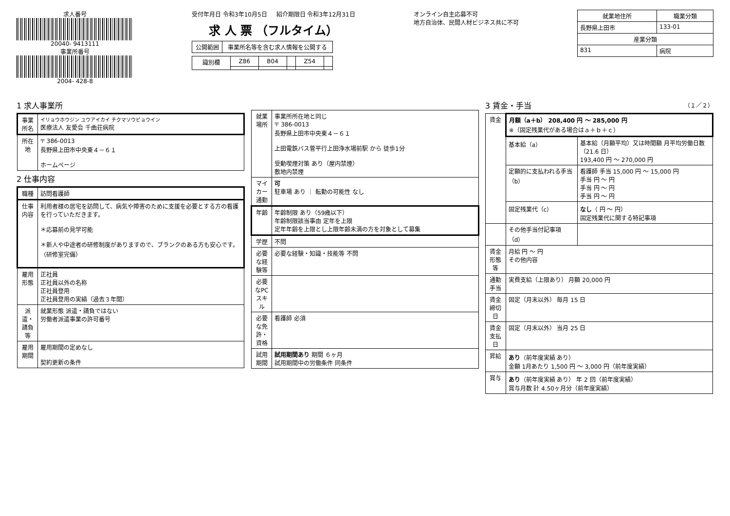求人番号
20040- 9413111
事業所番号
2004- 428-8
受付年月日 令和3年10月5日 紹介期限日 令和3年12月31日
求 人 票 （フルタイム）
| 公開範囲 | 事業所名等を含む求人情報を公開する |
| 識別欄 | Z86 | B04 | | Z54 | |
オンライン自主応募不可
地方自治体、民間人材ビジネス共に不可
| 就業地住所 | 職業分類 |
| --- | --- |
| 長野県上田市 | 133-01 |
| 産業分類 | |
| 831 | 病院 |
1 求人事業所
| 事業所名 | イリョウホウジン ユウアイカイ チクマソウビョウイン 医療法人 友愛会 千曲荘病院 |
| 所在地 | 〒 386-0013 長野県上田市中央東４－６１ ホームページ |
2 仕事内容
| 職種 | 訪問看護師 |
| 仕事内容 | 利用者様の居宅を訪問して、病気や障害のために支援を必要とする方の看護を行っていただきます。 ＊応募前の見学可能 ＊新人や中途者の研修制度がありますので、ブランクのある方も安心です。（研修室完備） |
| 雇用形態 | 正社員 正社員以外の名称 正社員登用 正社員登用の実績（過去３年間） |
| 派遣・請負等 | 就業形態 派遣・請負ではない 労働者派遣事業の許可番号 |
| 雇用期間 | 雇用期間の定めなし 契約更新の条件 |
| 就業場所 | 事業所所在地と同じ 〒 386-0013 長野県上田市中央東４－６１ 上田電鉄バス菅平行上田浄水場前駅 から 徒歩1分 受動喫煙対策 あり（屋内禁煙） 敷地内禁煙 |
| マイカー通勤 | 可 駐車場 あり ｜ 転勤の可能性 なし |
| 年齢 | 年齢制限 あり（59歳以下） 年齢制限該当事由 定年を上限 定年年齢を上限とし上限年齢未満の方を対象として募集 |
| 学歴 | 不問 |
| 必要な経験等 | 必要な経験・知識・技能等 不問 |
| 必要なPCスキル | |
| 必要な免許・資格 | 看護師 必須 |
| 試用期間 | 試用期間あり 期間 ６ヶ月 試用期間中の労働条件 同条件 |
3 賃金・手当 （１／２）
| 賃金 | 月額（a＋b） 208,400 円 ～ 285,000 円 ※（固定残業代がある場合はａ＋ｂ＋ｃ） | |
| | 基本給（a） | 基本給（月額平均）又は時間額 月平均労働日数（21.6 日） 193,400 円 ～ 270,000 円 |
| | 定額的に支払われる手当（b） | 看護師 手当 15,000 円 ～ 15,000 円 手当 円 ～ 円 手当 円 ～ 円 手当 円 ～ 円 |
| | 固定残業代（c） | なし （ 円 ～ 円） 固定残業代に関する特記事項 |
| | その他手当付記事項（d） | |
| 賃金形態等 | 月給 円 ～ 円 その他内容 | |
| 通勤手当 | 実費支給（上限あり） 月額 20,000 円 | |
| 賃金締切日 | 固定（月末以外） 毎月 15 日 | |
| 賃金支払日 | 固定（月末以外） 当月 25 日 | |
| 昇給 | あり （前年度実績 あり） 金額 1月あたり 1,500 円 ～ 3,000 円（前年度実績） | |
| 賞与 | あり （前年度実績 あり） 年 2 回（前年度実績） 賞与月数 計 4.50ヶ月分（前年度実績） | |